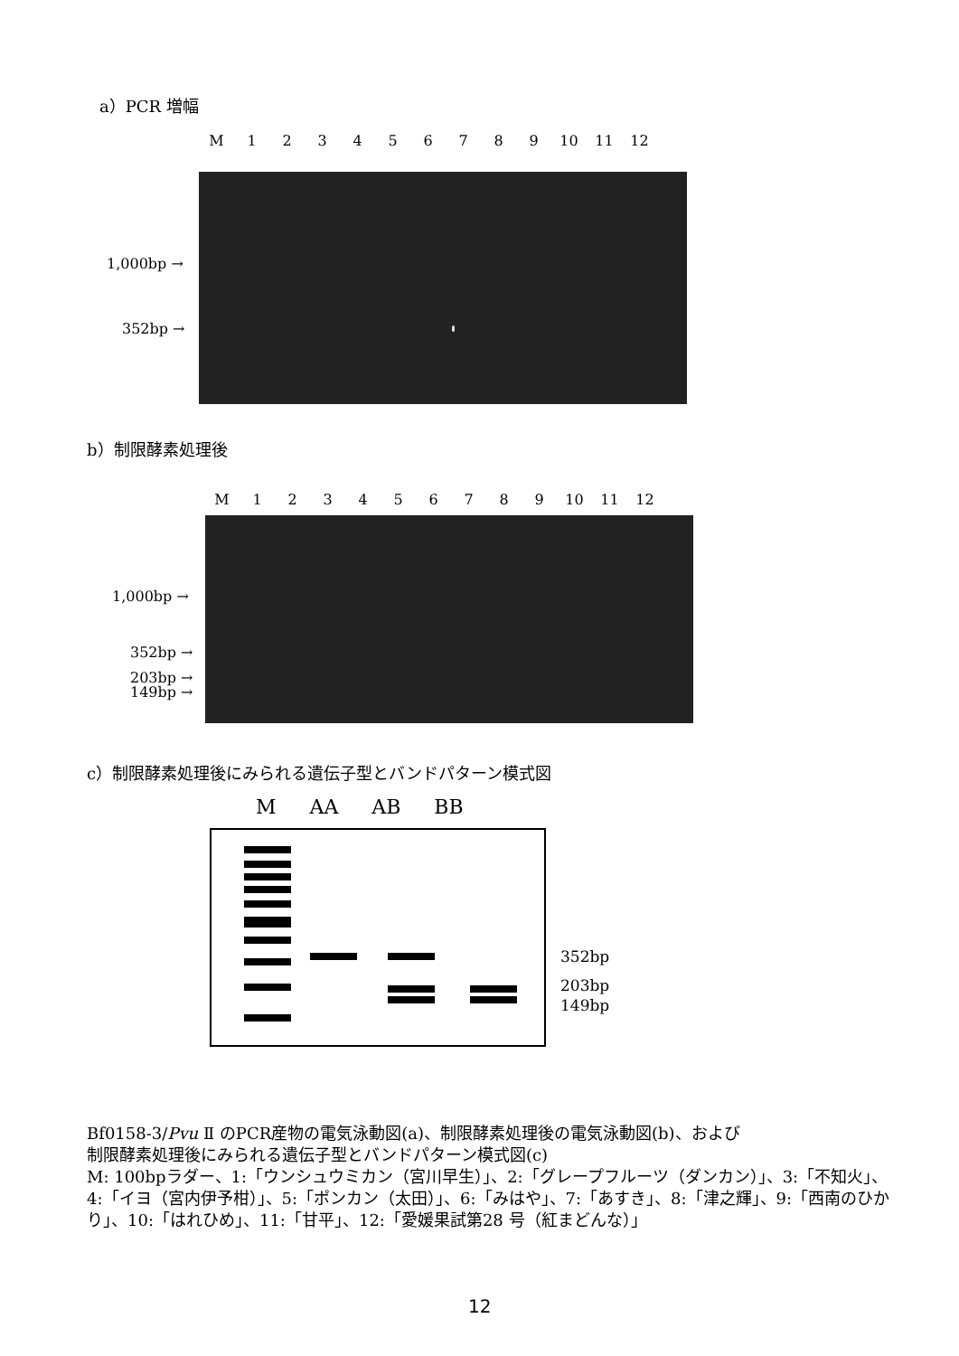a）PCR 増幅
M 123456789 10 11 12
1,000bp →
352bp →
b）制限酵素処理後
M 123456789 10 11 12
1,000bp →
352bp →
203bp →
149bp →
c）制限酵素処理後にみられる遺伝子型とバンドパターン模式図
M AA AB BB
352bp
203bp
149bp
Bf0158-3/Pvu Ⅱ のPCR産物の電気泳動図(a)、制限酵素処理後の電気泳動図(b)、および
制限酵素処理後にみられる遺伝子型とバンドパターン模式図(c)
M: 100bpラダー、1:「ウンシュウミカン（宮川早生）」、2:「グレープフルーツ（ダンカン）」、3:「不知火」、4:「イヨ（宮内伊予柑）」、5:「ポンカン（太田）」、6:「みはや」、7:「あすき」、8:「津之輝」、9:「西南のひかり」、10:「はれひめ」、11:「甘平」、12:「愛媛果試第28 号（紅まどんな）」
12